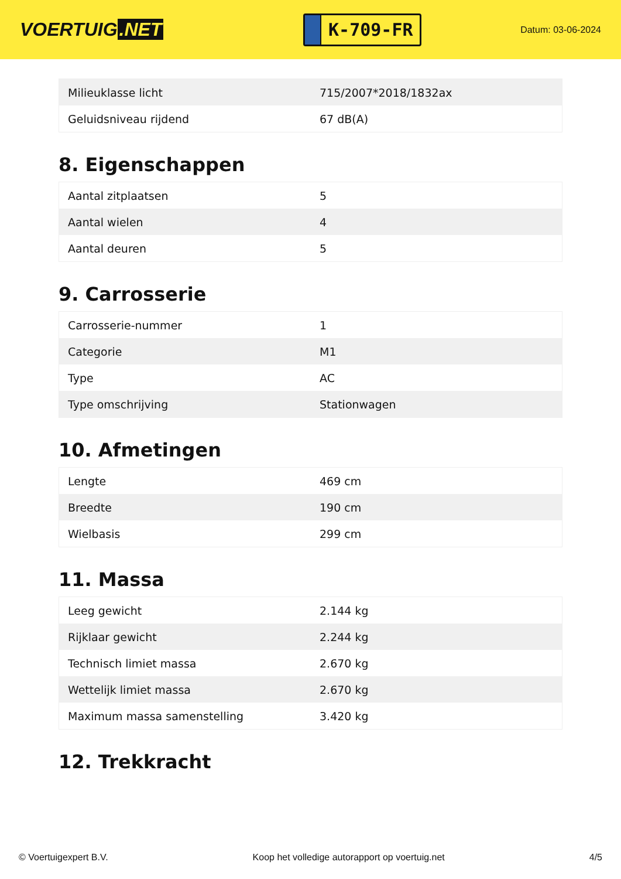VOERTUIG.NET
K-709-FR
Datum: 03-06-2024
| Milieuklasse licht | 715/2007*2018/1832ax |
| Geluidsniveau rijdend | 67 dB(A) |
8. Eigenschappen
| Aantal zitplaatsen | 5 |
| Aantal wielen | 4 |
| Aantal deuren | 5 |
9. Carrosserie
| Carrosserie-nummer | 1 |
| Categorie | M1 |
| Type | AC |
| Type omschrijving | Stationwagen |
10. Afmetingen
| Lengte | 469 cm |
| Breedte | 190 cm |
| Wielbasis | 299 cm |
11. Massa
| Leeg gewicht | 2.144 kg |
| Rijklaar gewicht | 2.244 kg |
| Technisch limiet massa | 2.670 kg |
| Wettelijk limiet massa | 2.670 kg |
| Maximum massa samenstelling | 3.420 kg |
12. Trekkracht
© Voertuigexpert B.V. Koop het volledige autorapport op voertuig.net 4/5